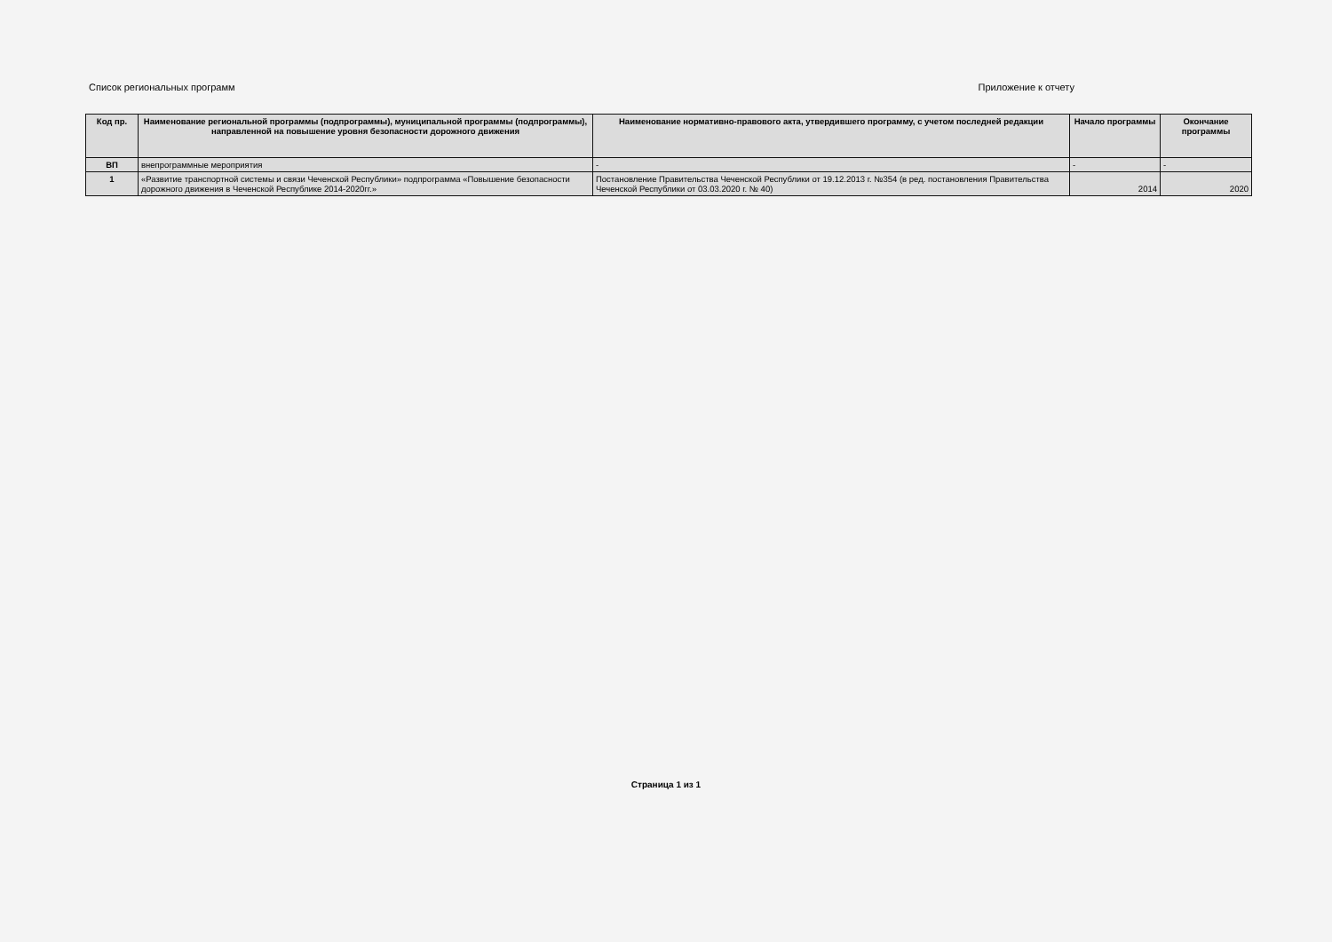Список региональных программ Приложение к отчету
| Код пр. | Наименование региональной программы (подпрограммы), муниципальной программы (подпрограммы), направленной на повышение уровня безопасности дорожного движения | Наименование нормативно-правового акта, утвердившего программу, с учетом последней редакции | Начало программы | Окончание программы |
| --- | --- | --- | --- | --- |
| ВП | внепрограммные мероприятия | - | - | - |
| 1 | «Развитие транспортной системы и связи Чеченской Республики» подпрограмма «Повышение безопасности дорожного движения в Чеченской Республике 2014-2020гг.» | Постановление Правительства Чеченской Республики от 19.12.2013 г. №354 (в ред. постановления Правительства Чеченской Республики от 03.03.2020 г. № 40) | 2014 | 2020 |
Страница 1 из 1